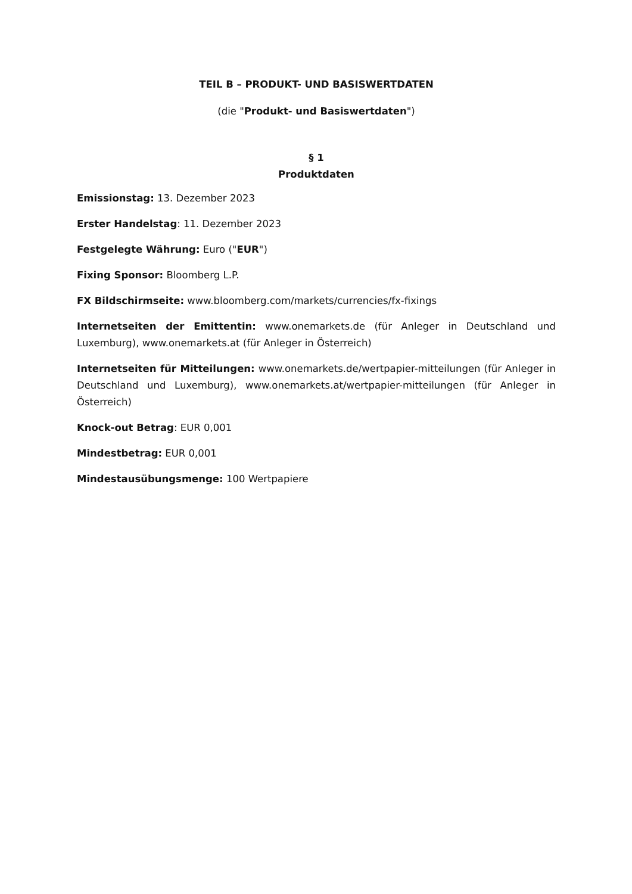TEIL B – PRODUKT- UND BASISWERTDATEN
(die "Produkt- und Basiswertdaten")
§ 1
Produktdaten
Emissionstag: 13. Dezember 2023
Erster Handelstag: 11. Dezember 2023
Festgelegte Währung: Euro ("EUR")
Fixing Sponsor: Bloomberg L.P.
FX Bildschirmseite: www.bloomberg.com/markets/currencies/fx-fixings
Internetseiten der Emittentin: www.onemarkets.de (für Anleger in Deutschland und Luxemburg), www.onemarkets.at (für Anleger in Österreich)
Internetseiten für Mitteilungen: www.onemarkets.de/wertpapier-mitteilungen (für Anleger in Deutschland und Luxemburg), www.onemarkets.at/wertpapier-mitteilungen (für Anleger in Österreich)
Knock-out Betrag: EUR 0,001
Mindestbetrag: EUR 0,001
Mindestausübungsmenge: 100 Wertpapiere